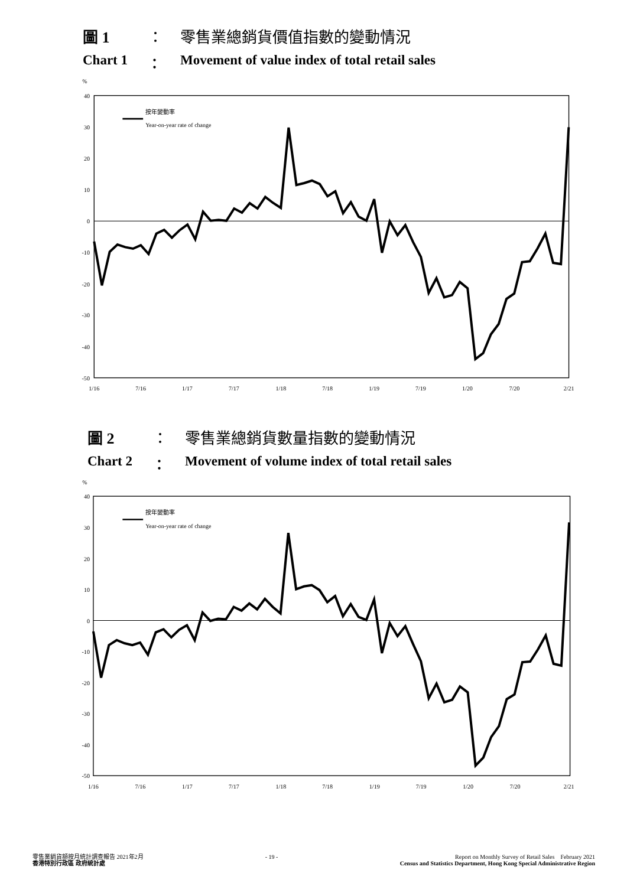圖 1 ： 零售業總銷貨價值指數的變動情況
Chart 1 ： Movement of value index of total retail sales
%
40
30
20
10
0
-10
-20
-30
-40
-50
按年變動率
Year-on-year rate of change
1/16
7/16
1/17
7/17
1/18
7/18
1/19
7/19
1/20
7/20
2/21
圖 2 ： 零售業總銷貨數量指數的變動情況
Chart 2 ： Movement of volume index of total retail sales
%
40
30
20
10
0
-10
-20
-30
-40
-50
按年變動率
Year-on-year rate of change
1/16
7/16
1/17
7/17
1/18
7/18
1/19
7/19
1/20
7/20
2/21
零售業銷貨額按月統計調查報告 2021年2月
香港特別行政區 政府統計處
- 19 - Report on Monthly Survey of Retail Sales February 2021
Census and Statistics Department, Hong Kong Special Administrative Region